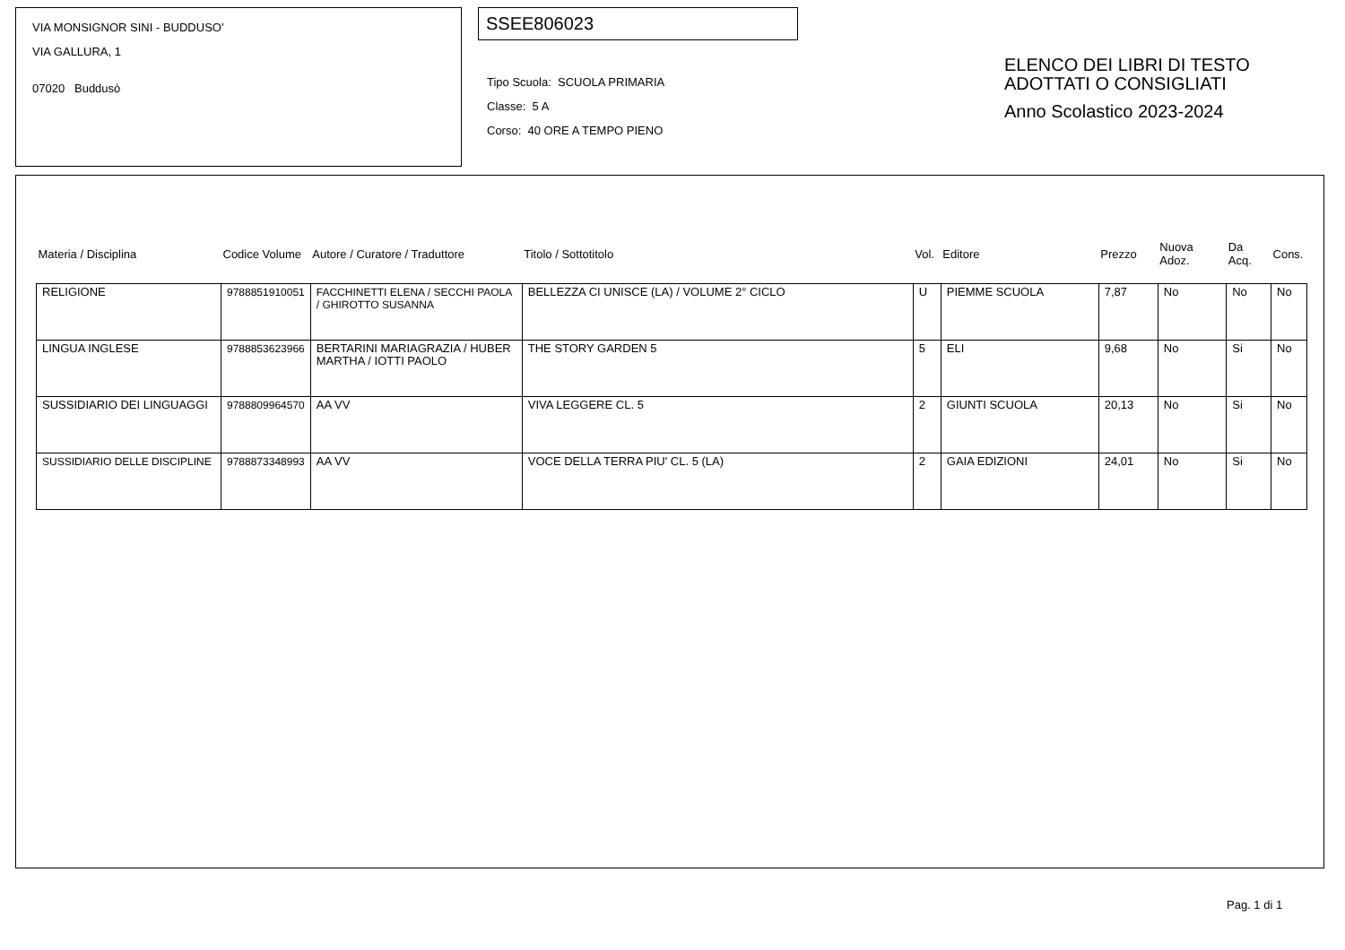VIA MONSIGNOR SINI - BUDDUSO'
VIA GALLURA, 1
07020 Buddusò
SSEE806023
Tipo Scuola: SCUOLA PRIMARIA
Classe: 5 A
Corso: 40 ORE A TEMPO PIENO
ELENCO DEI LIBRI DI TESTO
ADOTTATI O CONSIGLIATI
Anno Scolastico 2023-2024
| Materia / Disciplina | Codice Volume | Autore / Curatore / Traduttore | Titolo / Sottotitolo | Vol. | Editore | Prezzo | Nuova Adoz. | Da Acq. | Cons. |
| --- | --- | --- | --- | --- | --- | --- | --- | --- | --- |
| RELIGIONE | 9788851910051 | FACCHINETTI ELENA / SECCHI PAOLA / GHIROTTO SUSANNA | BELLEZZA CI UNISCE (LA) / VOLUME 2° CICLO | U | PIEMME SCUOLA | 7,87 | No | No | No |
| LINGUA INGLESE | 9788853623966 | BERTARINI MARIAGRAZIA / HUBER MARTHA / IOTTI PAOLO | THE STORY GARDEN 5 | 5 | ELI | 9,68 | No | Si | No |
| SUSSIDIARIO DEI LINGUAGGI | 9788809964570 | AA VV | VIVA LEGGERE CL. 5 | 2 | GIUNTI SCUOLA | 20,13 | No | Si | No |
| SUSSIDIARIO DELLE DISCIPLINE | 9788873348993 | AA VV | VOCE DELLA TERRA PIU' CL. 5 (LA) | 2 | GAIA EDIZIONI | 24,01 | No | Si | No |
Pag. 1 di 1